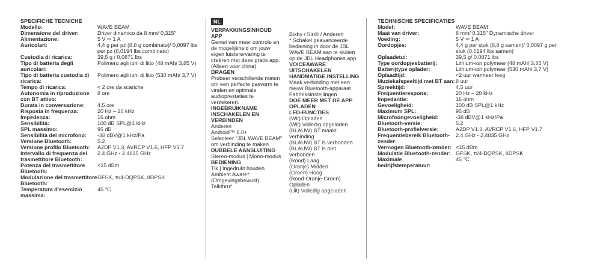SPECIFICHE TECNICHE
| Modello: | WAVE BEAM |
| Dimensione del driver: | Driver dinamico da 8 mm/ 0,315" |
| Alimentazione: | 5 V ⎓ 1 A |
| Auricolari: | 4,4 g per pz (8,8 g combinato)/ 0,0097 lbs per pz (0,0194 lbs combinato) |
| Custodia di ricarica: | 39,5 g / 0,0871 lbs |
| Tipo di batteria degli auricolari: | Polimero agli ioni di litio (48 mAh/ 3,85 V) |
| Tipo di batteria custodia di ricarica: | Polimero agli ioni di litio (530 mAh/ 3,7 V) |
| Tempo di ricarica: | < 2 ore da scariche |
| Autonomia in riproduzione con BT attivo: | 8 ore |
| Durata in conversazione: | 4,5 ore |
| Risposta in frequenza: | 20 Hz – 20 kHz |
| Impedenza: | 16 ohm |
| Sensibilità: | 100 dB SPL@1 kHz |
| SPL massimo: | 95 dB |
| Sensibilità del microfono: | -38 dBV@1 kHz/Pa |
| Versione Bluetooth: | 5.2 |
| Versione profilo Bluetooth: | A2DP V1.3, AVRCP V1.6, HFP V1.7 |
| Intervallo di frequenza del trasmettitore Bluetooth: | 2.4 GHz - 2.4835 GHz |
| Potenza del trasmettitore Bluetooth: | <15 dBm |
| Modulazione del trasmettitore Bluetooth: | GFSK, π/4-DQPSK, 8DPSK |
| Temperatura d'esercizio massima: | 45 °C |
NL
VERPAKKINGSINHOUD
APP
Geniet van meer controle en de mogelijkheid om jouw eigen luisterervaring te creëren met deze gratis app.
(Alleen voor china)
DRAGEN
Probeer verschillende maten om een perfecte pasvorm te vinden en optimale audioprestaties te verzekeren.
INGEBRUIKNAME
INSCHAKELEN EN VERBINDEN
Anderen
Android™ 6.0+
Selecteer "JBL WAVE BEAM" om verbinding te maken
DUBBELE AANSLUITING
Stereo-modus | Mono-modus
BEDIENING
Tik | Ingedrukt houden
Ambient Aware*
(Omgevingsbewust)
Talkthru*
Bixby / Siri® / Anderen
* Schakel geavanceerde bediening in door de JBL WAVE BEAM aan te sluiten op de JBL Headphones app.
VOICEAWARE
UITSCHAKELEN
HANDMATIGE INSTELLING
Maak verbinding met een nieuw Bluetooth-apparaat
Fabrieksinstellingen
DOE MEER MET DE APP
OPLADEN
LED-FUNCTIES
(Wit) Opladen
(Wit) Volledig opgeladen
(BLAUW) BT maakt verbinding
(BLAUW) BT is verbonden
(BLAUW) BT is niet verbonden
(Rood) Laag
(Oranje) Midden
(Groen) Hoog
(Rood-Oranje-Groen) Opladen
(Uit) Volledig opgeladen
TECHNISCHE SPECIFICATIES
| Model: | WAVE BEAM |
| Maat van driver: | 8 mm/ 0.315" Dynamische driver |
| Voeding: | 5 V ⎓ 1 A |
| Oordopjes: | 4,4 g per stuk (8,8 g samen)/ 0,0097 g per stuk (0.0194 lbs samen) |
| Oplaadetui: | 39,5 g/ 0.0871 lbs |
| Type oordopjesbatterij: | Lithium-ion polymeer (48 mAh/ 3,85 V) |
| Batterijtype oplader: | Lithium-ion polymeer (530 mAh/ 3,7 V) |
| Oplaadtijd: | <2 uur wanneer leeg |
| Muziekafspeeltijd met BT aan: | 8 uur |
| Spreektijd: | 4,5 uur |
| Frequentierespons: | 20 Hz – 20 kHz |
| Impedantie: | 16 ohm |
| Gevoeligheid: | 100 dB SPL@1 kHz |
| Maximum SPL: | 95 dB |
| Microfoongevoeligheid: | -38 dBV@1 kHz/Pa |
| Bluetooth-versie: | 5.2 |
| Bluetooth-profielversie: | A2DP V1.3, AVRCP V1.6, HFP V1.7 |
| Frequentiebereik Bluetooth-zender: | 2.4 GHz - 2,4835 GHz |
| Vermogen Bluetooth-zender: | <15 dBm |
| Modulatie Bluetooth-zender: | GFSK, π/4-DQPSK, 8DPSK |
| Maximale bedrijfstemperatuur: | 45 °C |